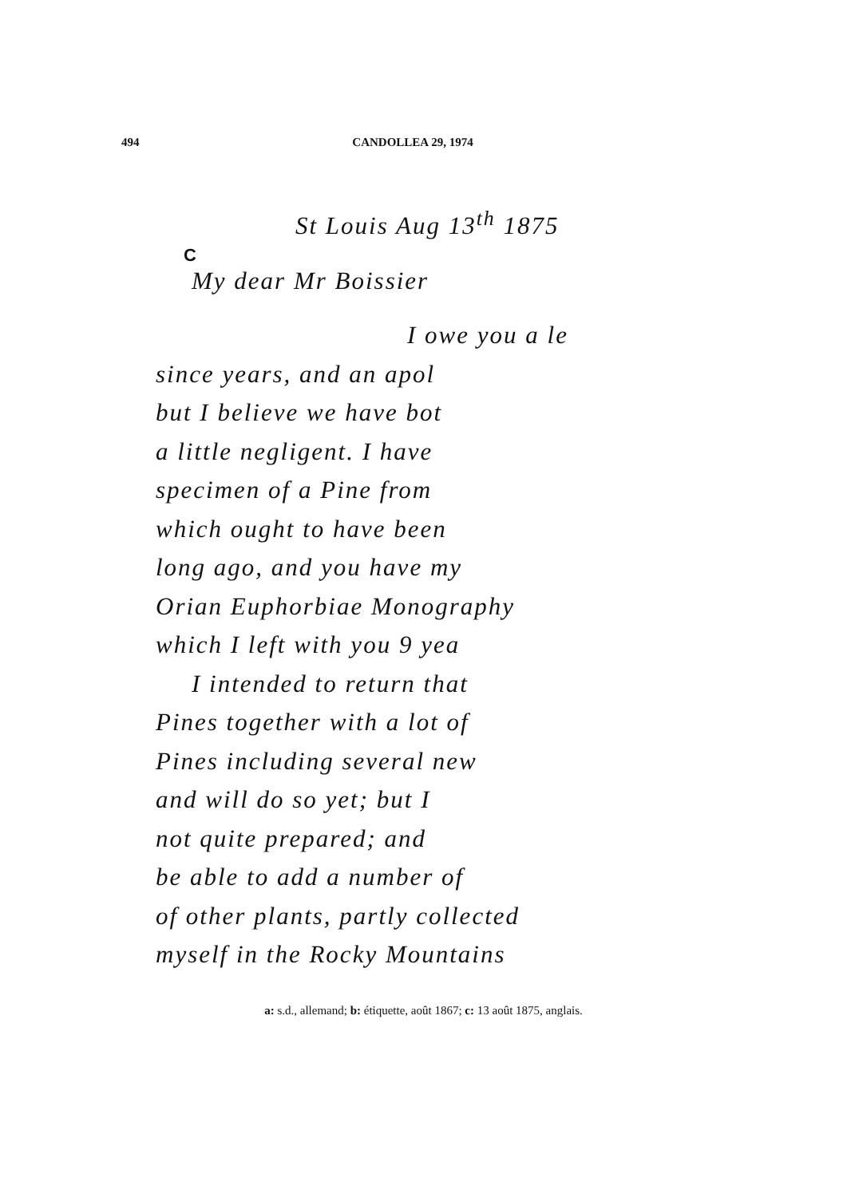494 CANDOLLEA 29, 1974
C
St Louis Aug 13<sup>th</sup> 1875
My dear Mr Boissier
I owe you a le
since years, and an apol
but I believe we have bot
a little negligent. I have
specimen of a Pine from
which ought to have been
long ago, and you have my
Orian Euphorbiae Monography
which I left with you 9 yea
I intended to return that
Pines together with a lot of
Pines including several new
and will do so yet; but I
not quite prepared; and
be able to add a number of
of other plants, partly collected
myself in the Rocky Mountains
a: s.d., allemand; b: étiquette, août 1867; c: 13 août 1875, anglais.